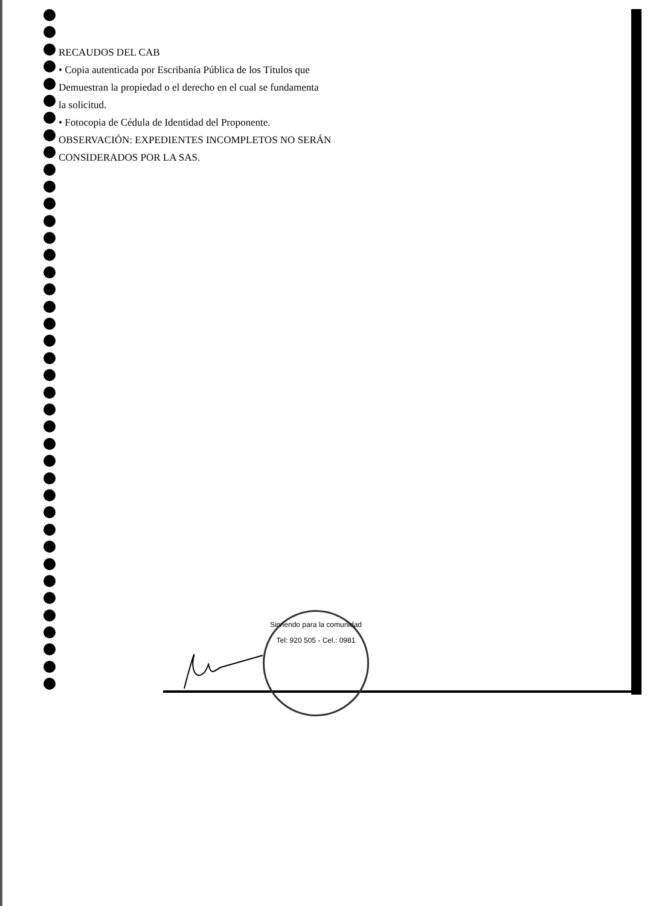RECAUDOS DEL CAB
• Copia autenticada por Escribanía Pública de los Títulos que
Demuestran la propiedad o el derecho en el cual se fundamenta
la solicitud.
• Fotocopia de Cédula de Identidad del Proponente.
OBSERVACIÓN: EXPEDIENTES INCOMPLETOS NO SERÁN
CONSIDERADOS POR LA SAS.
Sirviendo para la comunidad
Tel: 920 505 - Cel.: 0981